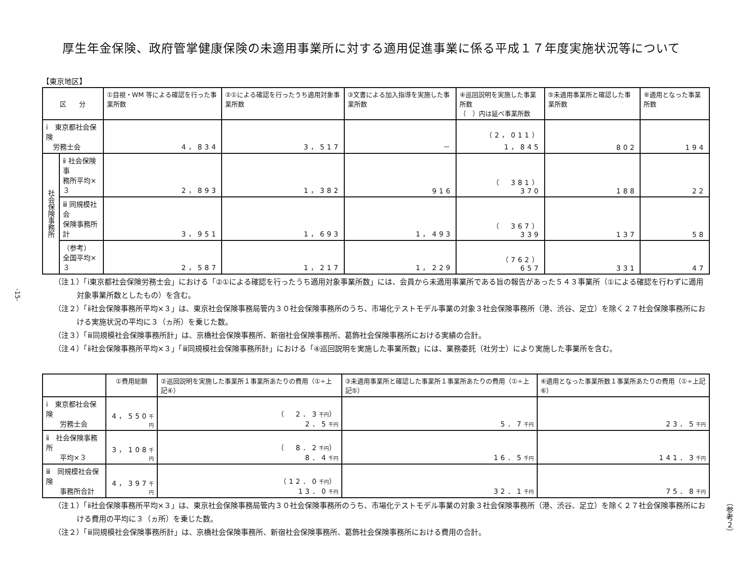厚生年金保険、政府管掌健康保険の未適用事業所に対する適用促進事業に係る平成１７年度実施状況等について
【東京地区】
| 区 分 | | ①目視・WM 等による確認を行った事業所数 | ②①による確認を行ったうち適用対象事業所数 | ③文書による加入指導を実施した事業所数 | ④巡回説明を実施した事業所数 （ ）内は延べ事業所数 | ⑤未適用事業所と確認した事業所数 | ⑥適用となった事業所数 |
| --- | --- | --- | --- | --- | --- | --- | --- |
| ⅰ 東京都社会保険 労務士会 | | 4，834 | 3，517 | － | （2，011） 1，845 | 802 | 194 |
| 社会保険事務所 | ⅱ 社会保険事 務所平均×３ | 2，893 | 1，382 | 916 | （ 381） 370 | 188 | 22 |
| | ⅲ 同規模社会 保険事務所計 | 3，951 | 1，693 | 1，493 | （ 367） 339 | 137 | 58 |
| | （参考） 全国平均×３ | 2，587 | 1，217 | 1，229 | （762） 657 | 331 | 47 |
（注１）「ⅰ東京都社会保険労務士会」における「②①による確認を行ったうち適用対象事業所数」には、会員から未適用事業所である旨の報告があった５４３事業所（①による確認を行わずに適用対象事業所数としたもの）を含む。
（注２）「ⅱ社会保険事務所平均×３」は、東京社会保険事務局管内３０社会保険事務所のうち、市場化テストモデル事業の対象３社会保険事務所（港、渋谷、足立）を除く２７社会保険事務所における実施状況の平均に３（ヵ所）を乗じた数。
（注３）「ⅲ同規模社会保険事務所計」は、京橋社会保険事務所、新宿社会保険事務所、葛飾社会保険事務所における実績の合計。
（注４）「ⅱ社会保険事務所平均×３」「ⅲ同規模社会保険事務所計」における「④巡回説明を実施した事業所数」には、業務委託（社労士）により実施した事業所を含む。
| | ①費用総額 | ②巡回説明を実施した事業所１事業所あたりの費用（①÷上記④） | ③未適用事業所と確認した事業所１事業所あたりの費用（①÷上記⑤） | ④適用となった事業所数１事業所あたりの費用（①÷上記⑥） |
| --- | --- | --- | --- | --- |
| ⅰ 東京都社会保険 労務士会 | 4，550 千円 | （ 2．3 千円 ） 2．5 千円 | 5．7 千円 | 23．5 千円 |
| ⅱ 社会保険事務所 平均×３ | 3，108 千円 | （ 8．2 千円 ） 8．4 千円 | 16．5 千円 | 141．3 千円 |
| ⅲ 同規模社会保険 事務所合計 | 4，397 千円 | （12．0 千円 ） 13．0 千円 | 32．1 千円 | 75．8 千円 |
（注１）「ⅱ社会保険事務所平均×３」は、東京社会保険事務局管内３０社会保険事務所のうち、市場化テストモデル事業の対象３社会保険事務所（港、渋谷、足立）を除く２７社会保険事務所における費用の平均に３（ヵ所）を乗じた数。
（注２）「ⅲ同規模社会保険事務所計」は、京橋社会保険事務所、新宿社会保険事務所、葛飾社会保険事務所における費用の合計。
-15-
（参考２）